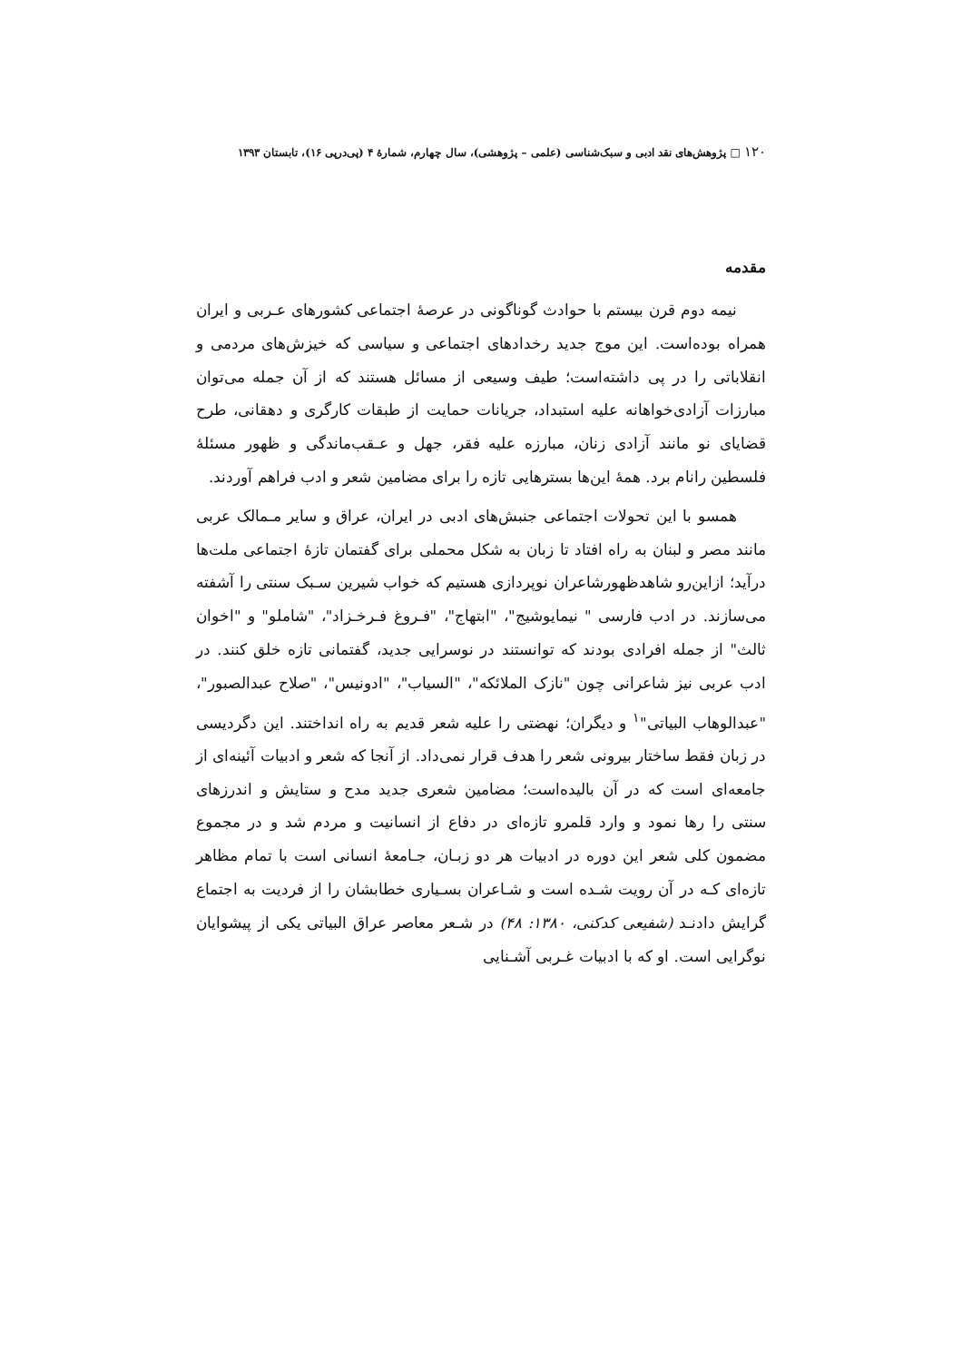۱۲۰ □ پژوهش‌های نقد ادبی و سبک‌شناسی (علمی – پژوهشی)، سال چهارم، شمارهٔ ۴ (پی‌درپی ۱۶)، تابستان ۱۳۹۳
مقدمه
نیمه دوم قرن بیستم با حوادث گوناگونی در عرصهٔ اجتماعی کشورهای عـربی و ایران همراه بوده‌است. این موج جدید رخدادهای اجتماعی و سیاسی که خیزش‌های مردمی و انقلاباتی را در پی داشته‌است؛ طیف وسیعی از مسائل هستند که از آن جمله می‌توان مبارزات آزادی‌خواهانه علیه استبداد، جریانات حمایت از طبقات کارگری و دهقانی، طرح قضایای نو مانند آزادی زنان، مبارزه علیه فقر، جهل و عـقب‌ماندگی و ظهور مسئلهٔ فلسطین رانام برد. همهٔ این‌ها بسترهایی تازه را برای مضامین شعر و ادب فراهم آوردند.
همسو با این تحولات اجتماعی جنبش‌های ادبی در ایران، عراق و سایر مـمالک عربی مانند مصر و لبنان به راه افتاد تا زبان به شکل محملی برای گفتمان تازهٔ اجتماعی ملت‌ها درآید؛ ازاین‌رو شاهدظهورشاعران نوپردازی هستیم که خواب شیرین سـبک سنتی را آشفته می‌سازند. در ادب فارسی " نیمایوشیج"، "ابتهاج"، "فـروغ فـرخـزاد"، "شاملو" و "اخوان ثالث" از جمله افرادی بودند که توانستند در نوسرایی جدید، گفتمانی تازه خلق کنند. در ادب عربی نیز شاعرانی چون "نازک الملائکه"، "السیاب"، "ادونیس"، "صلاح عبدالصبور"، "عبدالوهاب البیاتی"<sup>۱</sup> و دیگران؛ نهضتی را علیه شعر قدیم به راه انداختند. این دگردیسی در زبان فقط ساختار بیرونی شعر را هدف قرار نمی‌داد. از آنجا که شعر و ادبیات آئینه‌ای از جامعه‌ای است که در آن بالیده‌است؛ مضامین شعری جدید مدح و ستایش و اندرزهای سنتی را رها نمود و وارد قلمرو تازه‌ای در دفاع از انسانیت و مردم شد و در مجموع مضمون کلی شعر این دوره در ادبیات هر دو زبـان، جـامعهٔ انسانی است با تمام مظاهر تازه‌ای کـه در آن رویت شـده است و شـاعران بسـیاری خطابشان را از فردیت به اجتماع گرایش دادنـد (شفیعی کدکنی، ۱۳۸۰: ۴۸) در شـعر معاصر عراق البیاتی یکی از پیشوایان نوگرایی است. او که با ادبیات غـربی آشـنایی